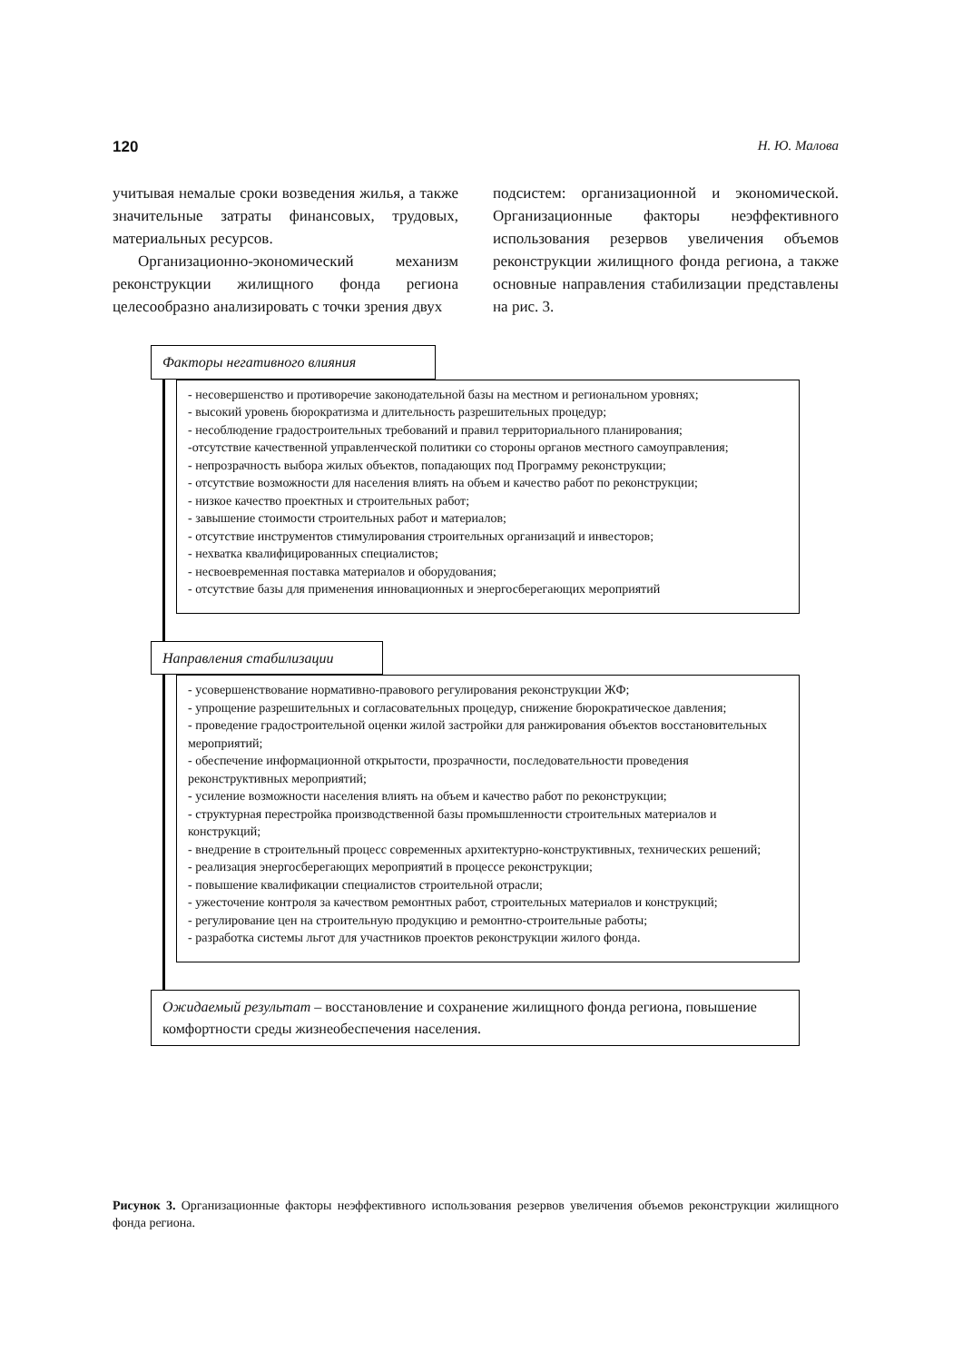120 Н. Ю. Малова
учитывая немалые сроки возведения жилья, а также значительные затраты финансовых, трудовых, материальных ресурсов.
Организационно-экономический механизм реконструкции жилищного фонда региона целесообразно анализировать с точки зрения двух
подсистем: организационной и экономической. Организационные факторы неэффективного использования резервов увеличения объемов реконструкции жилищного фонда региона, а также основные направления стабилизации представлены на рис. 3.
Факторы негативного влияния
- несовершенство и противоречие законодательной базы на местном и региональном уровнях;
- высокий уровень бюрократизма и длительность разрешительных процедур;
- несоблюдение градостроительных требований и правил территориального планирования;
-отсутствие качественной управленческой политики со стороны органов местного самоуправления;
- непрозрачность выбора жилых объектов, попадающих под Программу реконструкции;
- отсутствие возможности для населения влиять на объем и качество работ по реконструкции;
- низкое качество проектных и строительных работ;
- завышение стоимости строительных работ и материалов;
- отсутствие инструментов стимулирования строительных организаций и инвесторов;
- нехватка квалифицированных специалистов;
- несвоевременная поставка материалов и оборудования;
- отсутствие базы для применения инновационных и энергосберегающих мероприятий
Направления стабилизации
- усовершенствование нормативно-правового регулирования реконструкции ЖФ;
- упрощение разрешительных и согласовательных процедур, снижение бюрократическое давления;
- проведение градостроительной оценки жилой застройки для ранжирования объектов восстановительных мероприятий;
- обеспечение информационной открытости, прозрачности, последовательности проведения реконструктивных мероприятий;
- усиление возможности населения влиять на объем и качество работ по реконструкции;
- структурная перестройка производственной базы промышленности строительных материалов и конструкций;
- внедрение в строительный процесс современных архитектурно-конструктивных, технических решений;
- реализация энергосберегающих мероприятий в процессе реконструкции;
- повышение квалификации специалистов строительной отрасли;
- ужесточение контроля за качеством ремонтных работ, строительных материалов и конструкций;
- регулирование цен на строительную продукцию и ремонтно-строительные работы;
- разработка системы льгот для участников проектов реконструкции жилого фонда.
Ожидаемый результат – восстановление и сохранение жилищного фонда региона, повышение комфортности среды жизнеобеспечения населения.
Рисунок 3. Организационные факторы неэффективного использования резервов увеличения объемов реконструкции жилищного фонда региона.